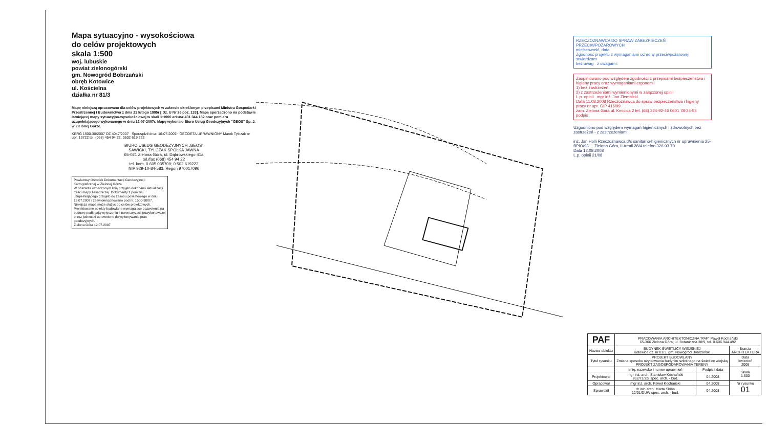Mapa sytuacyjno - wysokościowa
do celów projektowych
skala 1:500
woj. lubuskie
powiat zielonogórski
gm. Nowogród Bobrzański
obręb Kotowice
ul. Kościelna
działka nr 81/3
Mapę niniejszą opracowano dla celów projektowych w zakresie określonym przepisami Ministra Gospodarki Przestrzennej i Budownictwa z dnia 21 lutego 1995r [ Dz. U Nr 25 poz. 133]. Mapę sporządzono na podstawie istniejącej mapy sytuacyjno-wysokościowej w skali 1:1000 arkusz 431 344 182 oraz pomiaru uzupełniającego wykonanego w dniu 12-07-2007r. Mapę wykonało Biuro Usług Geodezyjnych "GEOS" Sp. J. w Zielonej Górze.
KERG 1500-30/2007 DZ 4047/2007 Sporządził dnia: 16-07-2007r. GEODETA UPRAWNIONY Marek Tylczak nr upr. 13722 tel. (068) 454 94 22, 0502 619 222
BIURO USŁUG GEODEZYJNYCH „GEOS”
SAWICKI, TYLCZAK SPÓŁKA JAWNA
65-021 Zielona Góra, ul. Dąbrowskiego 41a
tel./fax (068) 454 94 22
tel. kom. 0 605 035709; 0 502 619222
NIP 929-10-84-583, Regon 970017096
Powiatowy Ośrodek Dokumentacji Geodezyjnej i Kartograficznej w Zielonej Górze
W obszarze oznaczonym linią przyjęto dokonano aktualizacji treści mapy zasadniczej. Dokumenty z pomiaru uzupełniającego przyjęto do zasobu powiatowego w dniu 19.07.2007 i zaewidencjonowano pod nr. 1500-30/07. Niniejsza mapa może służyć do celów projektowych. Projektowane obiekty budowlane wymagające pozwolenia na budowę podlegają wytyczeniu i inwentaryzacji powykonawczej przez jednostki uprawnione do wykonywania prac geodezyjnych.
Zielona Góra 19.07.2007
RZECZOZNAWCA DO SPRAW ZABEZPIECZEŃ PRZECIWPOŻAROWYCH
miejscowość, data
Zgodność projektu z wymaganiami ochrony przeciwpożarowej stwierdzam
bez uwag z uwagami:
Zaopiniowano pod względem zgodności z przepisami bezpieczeństwa i higieny pracy oraz wymaganiami ergonomii
1) bez zastrzeżeń
2) z zastrzeżeniami wymienionymi w załączonej opinii
L.p. opinii mgr inż. Jan Ziembicki
Data 11.08.2008 Rzeczoznawca do spraw bezpieczeństwa i higieny pracy nr upr. GIP 416/99
zam. Zielona Góra ul. Kmicica 2 tel. (68) 324-92-46 0601 78-24-53
podpis
Uzgodniono pod względem wymagań higienicznych i zdrowotnych bez zastrzeżeń - z zastrzeżeniami
inż. Jan Holli Rzeczoznawca d/s sanitarno-higienicznych nr uprawnienia 25-BPiO/93 ... Zielona Góra, II Armii 28/4 telefon 326 93 70
Data 12.08.2008
L.p. opinii 21/08
| PAF | PRACOWANIA ARCHITEKTONICZNA "PAF" Paweł Kochański 65-306 Zielona Góra, ul. Botaniczna 38/9, tel. 0.606.944.492 | | |
| Nazwa obiektu | BUDYNEK ŚWIETLICY WIEJSKIEJ Kotowice dz. nr 81/3, gm. Nowogród Bobrzański | | Branża ARCHITEKTURA |
| Tytuł rysunku | PROJEKT BUDOWLANY Zmiana sposobu użytkowania budynku szkolnego na świetlicę wiejską PROJEKT ZAGOSPODAROWANIA TERENY | | Data kwiecień 2008 |
| | Imię, nazwisko i numer uprawnień | Podpis i data | Skala 1:500 |
| Projektował | mgr inż. arch. Stanisław Kochański 262/71/ZG spec. arch. - bud. | 04.2008 | |
| Opracował | mgr inż. arch. Paweł Kochański | 04.2008 | Nr rysunku 01 |
| Sprawdził | dr inż. arch. Marta Skiba 12/01/DUW spec. arch. - bud. | 04.2008 | |